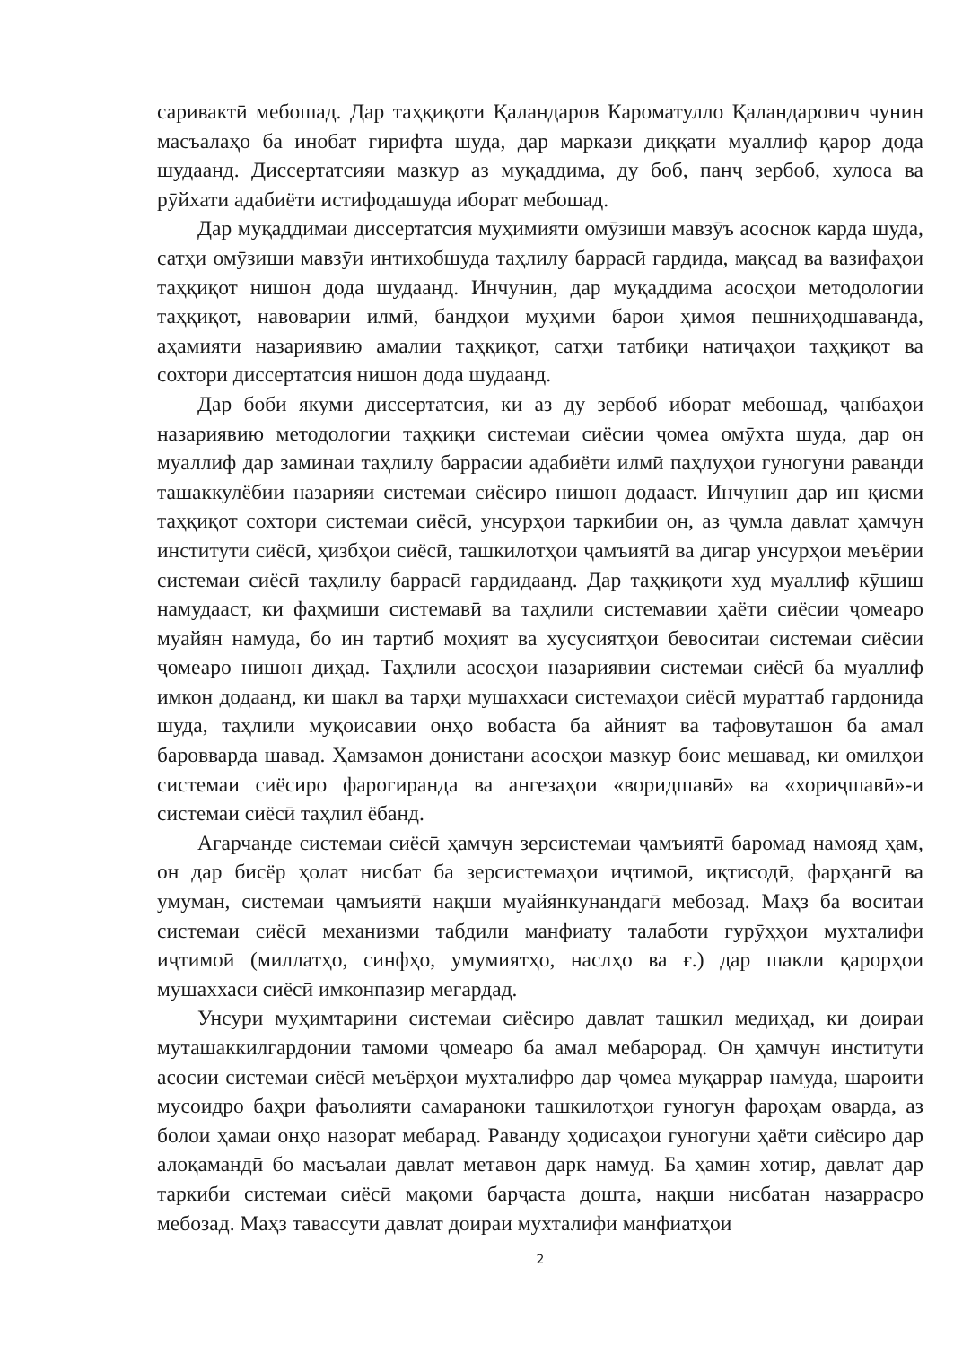саривактӣ мебошад. Дар таҳқиқоти Қаландаров Кароматулло Қаландарович чунин масъалаҳо ба инобат гирифта шуда, дар маркази диққати муаллиф қарор дода шудаанд. Диссертатсияи мазкур аз муқаддима, ду боб, панҷ зербоб, хулоса ва рӯйхати адабиёти истифодашуда иборат мебошад.
Дар муқаддимаи диссертатсия муҳимияти омӯзиши мавзӯъ асоснок карда шуда, сатҳи омӯзиши мавзӯи интихобшуда таҳлилу баррасӣ гардида, мақсад ва вазифаҳои таҳқиқот нишон дода шудаанд. Инчунин, дар муқаддима асосҳои методологии таҳқиқот, навоварии илмӣ, бандҳои муҳими барои ҳимоя пешниҳодшаванда, аҳамияти назариявию амалии таҳқиқот, сатҳи татбиқи натиҷаҳои таҳқиқот ва сохтори диссертатсия нишон дода шудаанд.
Дар боби якуми диссертатсия, ки аз ду зербоб иборат мебошад, ҷанбаҳои назариявию методологии таҳқиқи системаи сиёсии ҷомеа омӯхта шуда, дар он муаллиф дар заминаи таҳлилу баррасии адабиёти илмӣ паҳлуҳои гуногуни раванди ташаккулёбии назарияи системаи сиёсиро нишон додааст. Инчунин дар ин қисми таҳқиқот сохтори системаи сиёсӣ, унсурҳои таркибии он, аз ҷумла давлат ҳамчун институти сиёсӣ, ҳизбҳои сиёсӣ, ташкилотҳои ҷамъиятӣ ва дигар унсурҳои меъёрии системаи сиёсӣ таҳлилу баррасӣ гардидаанд. Дар таҳқиқоти худ муаллиф кӯшиш намудааст, ки фаҳмиши системавӣ ва таҳлили системавии ҳаёти сиёсии ҷомеаро муайян намуда, бо ин тартиб моҳият ва хусусиятҳои бевоситаи системаи сиёсии ҷомеаро нишон диҳад. Таҳлили асосҳои назариявии системаи сиёсӣ ба муаллиф имкон додаанд, ки шакл ва тарҳи мушаххаси системаҳои сиёсӣ мураттаб гардонида шуда, таҳлили муқоисавии онҳо вобаста ба айният ва тафовуташон ба амал баровварда шавад. Ҳамзамон донистани асосҳои мазкур боис мешавад, ки омилҳои системаи сиёсиро фарогиранда ва ангезаҳои «воридшавӣ» ва «хориҷшавӣ»-и системаи сиёсӣ таҳлил ёбанд.
Агарчанде системаи сиёсӣ ҳамчун зерсистемаи ҷамъиятӣ баромад намояд ҳам, он дар бисёр ҳолат нисбат ба зерсистемаҳои иҷтимоӣ, иқтисодӣ, фарҳангӣ ва умуман, системаи ҷамъиятӣ нақши муайянкунандагӣ мебозад. Маҳз ба воситаи системаи сиёсӣ механизми табдили манфиату талаботи гурӯҳҳои мухталифи иҷтимоӣ (миллатҳо, синфҳо, умумиятҳо, наслҳо ва ғ.) дар шакли қарорҳои мушаххаси сиёсӣ имконпазир мегардад.
Унсури муҳимтарини системаи сиёсиро давлат ташкил медиҳад, ки доираи муташаккилгардонии тамоми ҷомеаро ба амал мебарорад. Он ҳамчун институти асосии системаи сиёсӣ меъёрҳои мухталифро дар ҷомеа муқаррар намуда, шароити мусоидро баҳри фаъолияти самараноки ташкилотҳои гуногун фароҳам оварда, аз болои ҳамаи онҳо назорат мебарад. Раванду ҳодисаҳои гуногуни ҳаёти сиёсиро дар алоқамандӣ бо масъалаи давлат метавон дарк намуд. Ба ҳамин хотир, давлат дар таркиби системаи сиёсӣ мақоми барҷаста дошта, нақши нисбатан назаррасро мебозад. Маҳз тавассути давлат доираи мухталифи манфиатҳои
2